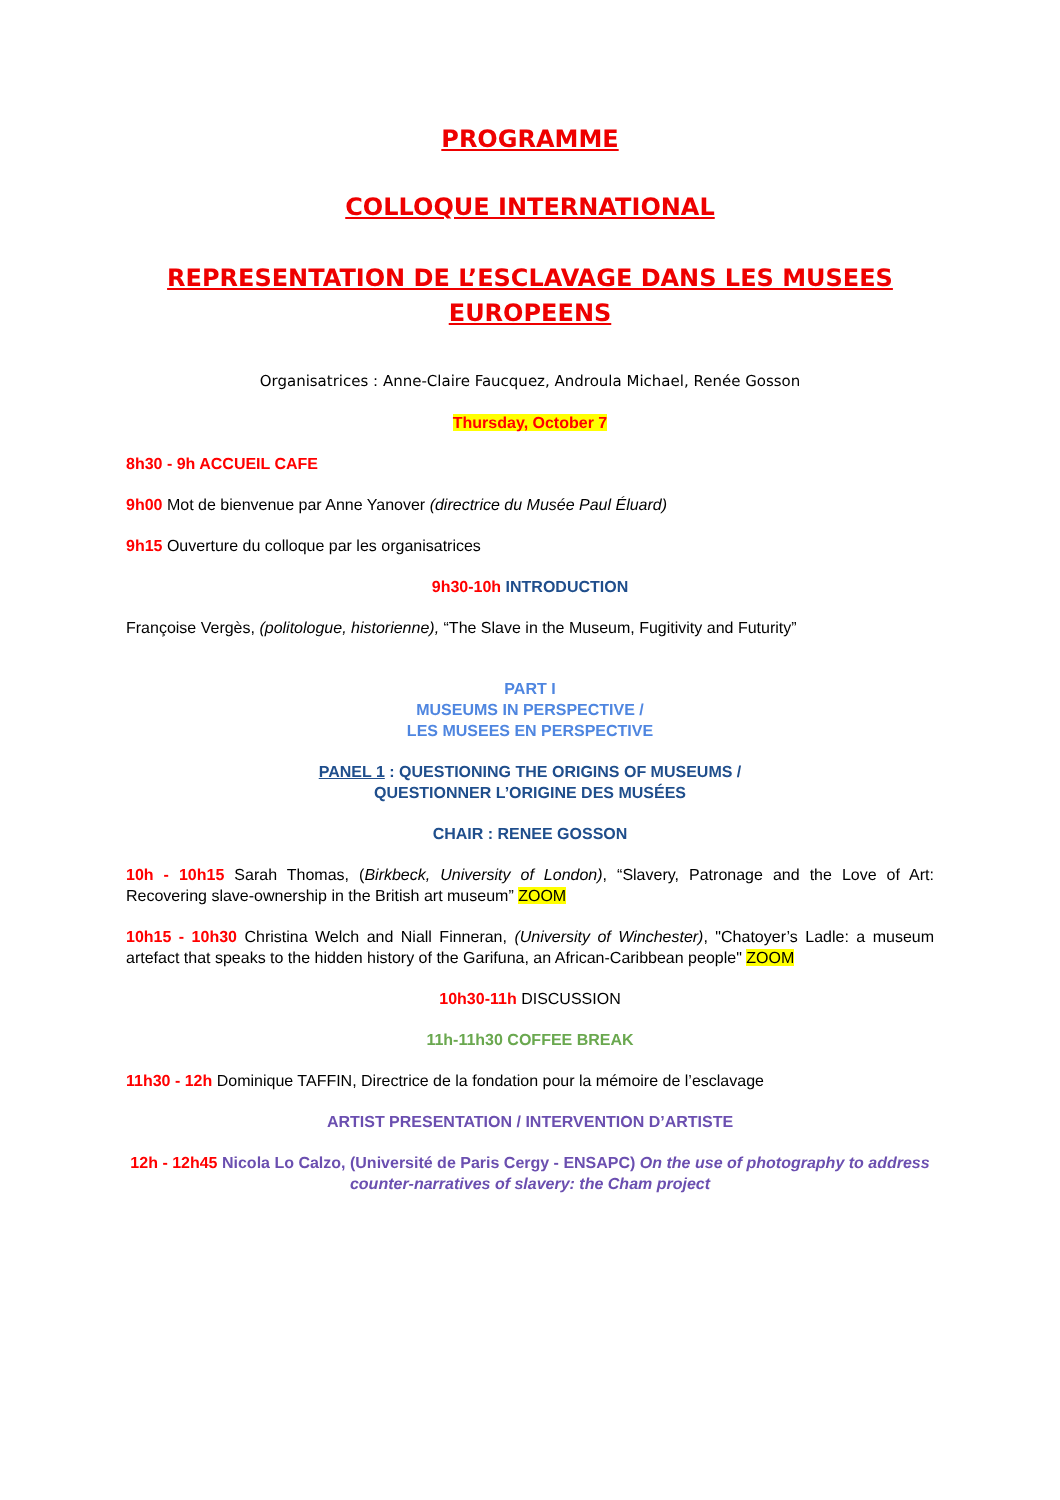PROGRAMME
COLLOQUE INTERNATIONAL
REPRESENTATION DE L’ESCLAVAGE DANS LES MUSEES EUROPEENS
Organisatrices : Anne-Claire Faucquez, Androula Michael, Renée Gosson
Thursday, October 7
8h30 - 9h ACCUEIL CAFE
9h00 Mot de bienvenue par Anne Yanover (directrice du Musée Paul Éluard)
9h15 Ouverture du colloque par les organisatrices
9h30-10h INTRODUCTION
Françoise Vergès, (politologue, historienne), “The Slave in the Museum, Fugitivity and Futurity”
PART I
MUSEUMS IN PERSPECTIVE /
LES MUSEES EN PERSPECTIVE
PANEL 1 : QUESTIONING THE ORIGINS OF MUSEUMS /
QUESTIONNER L’ORIGINE DES MUSÉES
CHAIR : RENEE GOSSON
10h - 10h15 Sarah Thomas, (Birkbeck, University of London), “Slavery, Patronage and the Love of Art: Recovering slave-ownership in the British art museum” ZOOM
10h15 - 10h30 Christina Welch and Niall Finneran, (University of Winchester), "Chatoyer’s Ladle: a museum artefact that speaks to the hidden history of the Garifuna, an African-Caribbean people" ZOOM
10h30-11h DISCUSSION
11h-11h30 COFFEE BREAK
11h30 - 12h Dominique TAFFIN, Directrice de la fondation pour la mémoire de l’esclavage
ARTIST PRESENTATION / INTERVENTION D’ARTISTE
12h - 12h45 Nicola Lo Calzo, (Université de Paris Cergy - ENSAPC) On the use of photography to address counter-narratives of slavery: the Cham project